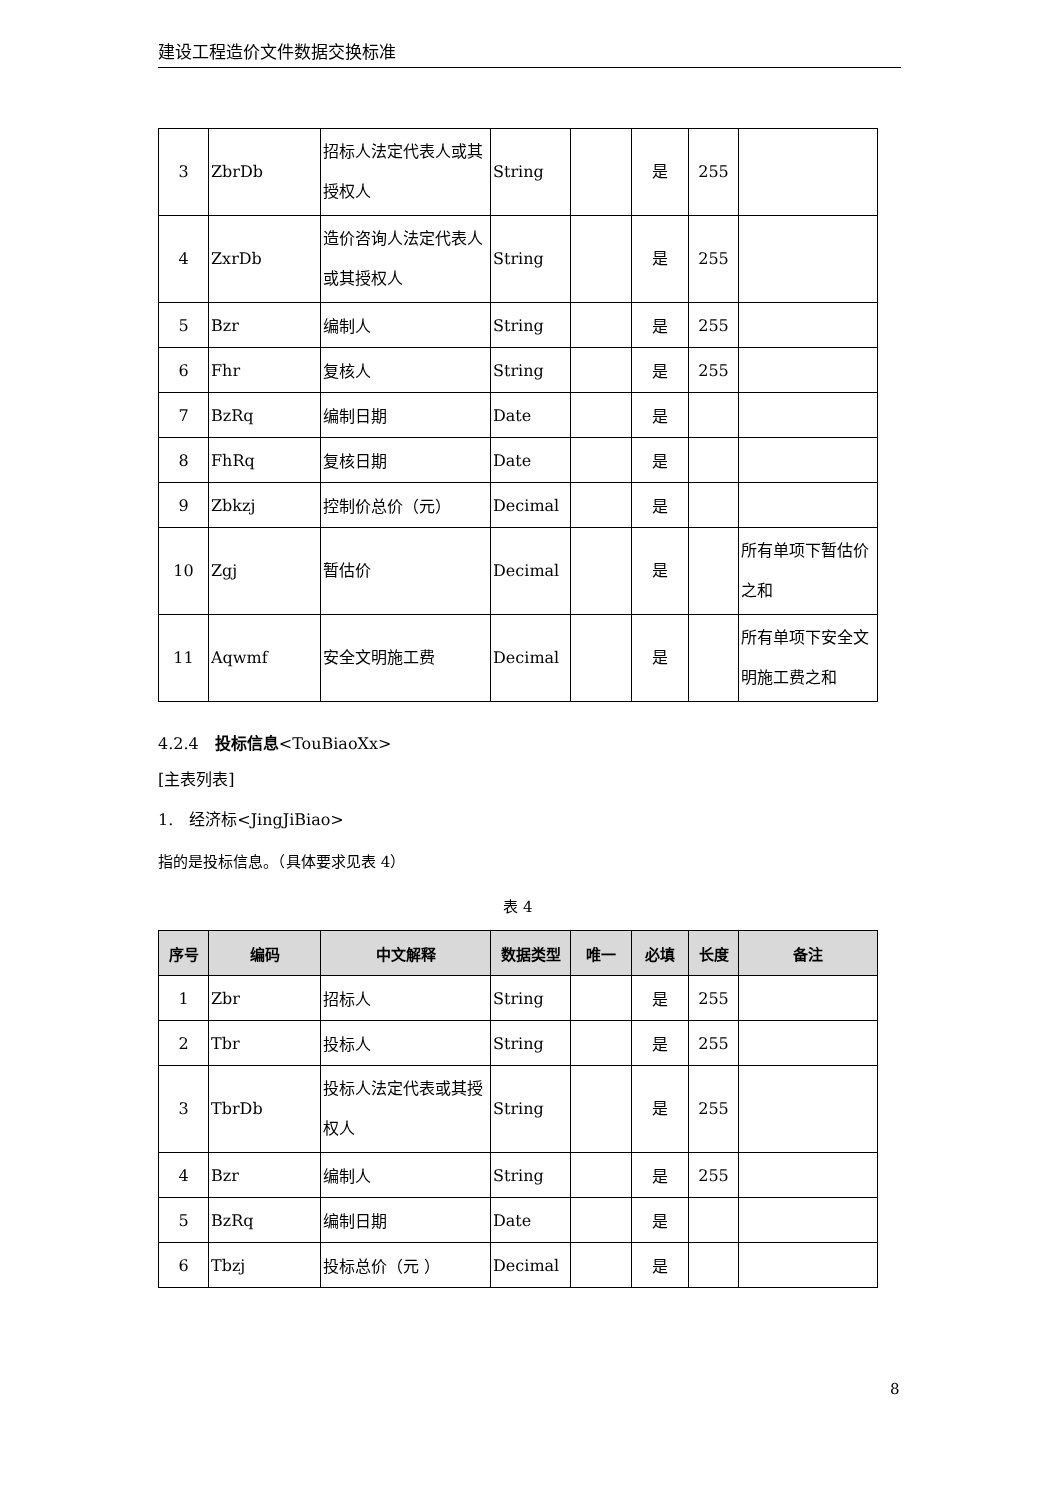建设工程造价文件数据交换标准
| 3 | ZbrDb | 招标人法定代表人或其授权人 | String | | 是 | 255 | |
| 4 | ZxrDb | 造价咨询人法定代表人或其授权人 | String | | 是 | 255 | |
| 5 | Bzr | 编制人 | String | | 是 | 255 | |
| 6 | Fhr | 复核人 | String | | 是 | 255 | |
| 7 | BzRq | 编制日期 | Date | | 是 | | |
| 8 | FhRq | 复核日期 | Date | | 是 | | |
| 9 | Zbkzj | 控制价总价（元） | Decimal | | 是 | | |
| 10 | Zgj | 暂估价 | Decimal | | 是 | | 所有单项下暂估价之和 |
| 11 | Aqwmf | 安全文明施工费 | Decimal | | 是 | | 所有单项下安全文明施工费之和 |
4.2.4　投标信息<TouBiaoXx>
[主表列表]
1.　经济标<JingJiBiao>
指的是投标信息。（具体要求见表 4）
表 4
| 序号 | 编码 | 中文解释 | 数据类型 | 唯一 | 必填 | 长度 | 备注 |
| --- | --- | --- | --- | --- | --- | --- | --- |
| 1 | Zbr | 招标人 | String | | 是 | 255 | |
| 2 | Tbr | 投标人 | String | | 是 | 255 | |
| 3 | TbrDb | 投标人法定代表或其授权人 | String | | 是 | 255 | |
| 4 | Bzr | 编制人 | String | | 是 | 255 | |
| 5 | BzRq | 编制日期 | Date | | 是 | | |
| 6 | Tbzj | 投标总价（元 ） | Decimal | | 是 | | |
8